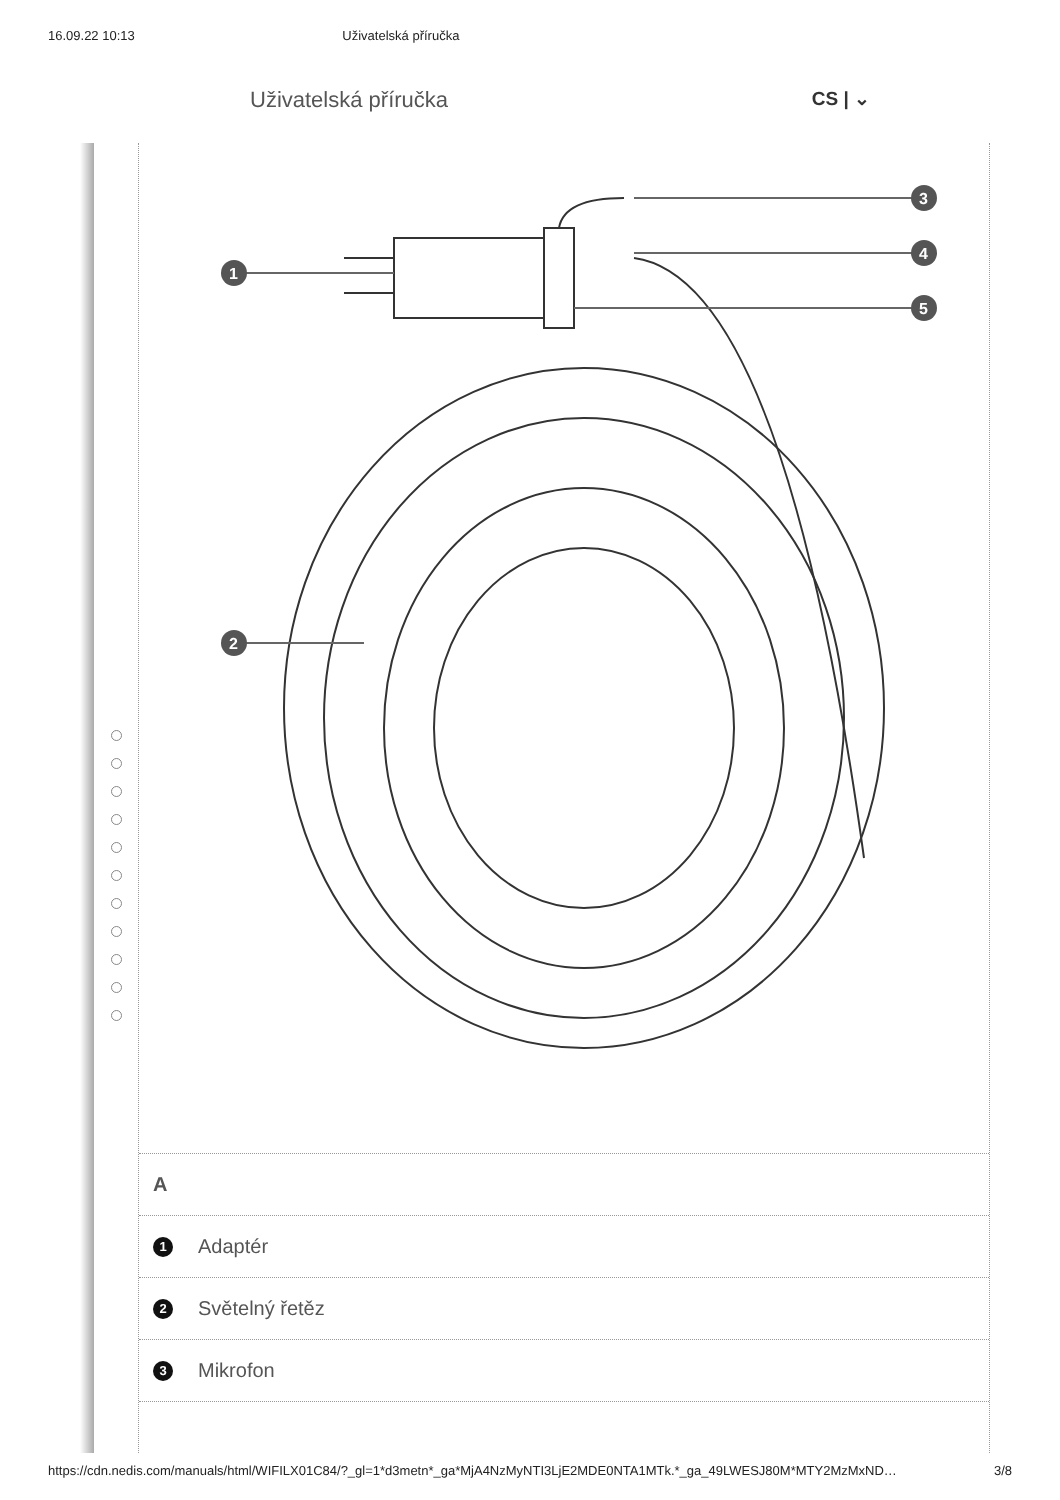16.09.22 10:13 Uživatelská příručka
Uživatelská příručka CS | ⌄
1
3
4
5
2
A
1 Adaptér
2 Světelný řetěz
3 Mikrofon
https://cdn.nedis.com/manuals/html/WIFILX01C84/?_gl=1*d3metn*_ga*MjA4NzMyNTI3LjE2MDE0NTA1MTk.*_ga_49LWESJ80M*MTY2MzMxND… 3/8